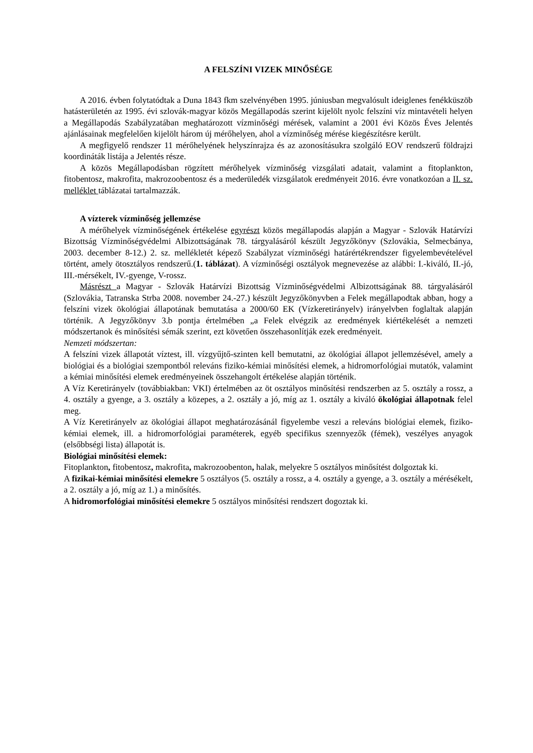A FELSZÍNI VIZEK MINŐSÉGE
A 2016. évben folytatódtak a Duna 1843 fkm szelvényében 1995. júniusban megvalósult ideiglenes fenékküszöb hatásterületén az 1995. évi szlovák-magyar közös Megállapodás szerint kijelölt nyolc felszíni víz mintavételi helyen a Megállapodás Szabályzatában meghatározott vízminőségi mérések, valamint a 2001 évi Közös Éves Jelentés ajánlásainak megfelelően kijelölt három új mérőhelyen, ahol a vízminőség mérése kiegészítésre került.
A megfigyelő rendszer 11 mérőhelyének helyszínrajza és az azonosításukra szolgáló EOV rendszerű földrajzi koordináták listája a Jelentés része.
A közös Megállapodásban rögzített mérőhelyek vízminőség vizsgálati adatait, valamint a fitoplankton, fitobentosz, makrofita, makrozoobentosz és a mederüledék vizsgálatok eredményeit 2016. évre vonatkozóan a II. sz. melléklet táblázatai tartalmazzák.
A vízterek vízminőség jellemzése
A mérőhelyek vízminőségének értékelése egyrészt közös megállapodás alapján a Magyar - Szlovák Határvízi Bizottság Vízminőségvédelmi Albizottságának 78. tárgyalásáról készült Jegyzőkönyv (Szlovákia, Selmecbánya, 2003. december 8-12.) 2. sz. mellékletét képező Szabályzat vízminőségi határértékrendszer figyelembevételével történt, amely ötosztályos rendszerű.(1. táblázat). A vízminőségi osztályok megnevezése az alábbi: I.-kiváló, II.-jó, III.-mérsékelt, IV.-gyenge, V-rossz.
Másrészt a Magyar - Szlovák Határvízi Bizottság Vízminőségvédelmi Albizottságának 88. tárgyalásáról (Szlovákia, Tatranska Strba 2008. november 24.-27.) készült Jegyzőkönyvben a Felek megállapodtak abban, hogy a felszíni vizek ökológiai állapotának bemutatása a 2000/60 EK (Vízkeretirányelv) irányelvben foglaltak alapján történik. A Jegyzőkönyv 3.b pontja értelmében „a Felek elvégzik az eredmények kiértékelését a nemzeti módszertanok és minősítési sémák szerint, ezt követően összehasonlítják ezek eredményeit.
Nemzeti módszertan:
A felszíni vizek állapotát víztest, ill. vízgyűjtő-szinten kell bemutatni, az ökológiai állapot jellemzésével, amely a biológiai és a biológiai szempontból releváns fiziko-kémiai minősítési elemek, a hidromorfológiai mutatók, valamint a kémiai minősítési elemek eredményeinek összehangolt értékelése alapján történik.
A Víz Keretirányelv (továbbiakban: VKI) értelmében az öt osztályos minősítési rendszerben az 5. osztály a rossz, a 4. osztály a gyenge, a 3. osztály a közepes, a 2. osztály a jó, míg az 1. osztály a kiváló ökológiai állapotnak felel meg.
A Víz Keretirányelv az ökológiai állapot meghatározásánál figyelembe veszi a releváns biológiai elemek, fiziko-kémiai elemek, ill. a hidromorfológiai paraméterek, egyéb specifikus szennyezők (fémek), veszélyes anyagok (elsőbbségi lista) állapotát is.
Biológiai minősítési elemek:
Fitoplankton, fitobentosz, makrofita, makrozoobenton, halak, melyekre 5 osztályos minősítést dolgoztak ki.
A fizikai-kémiai minősítési elemekre 5 osztályos (5. osztály a rossz, a 4. osztály a gyenge, a 3. osztály a mérésékelt, a 2. osztály a jó, míg az 1.) a minősítés.
A hidromorfológiai minősítési elemekre 5 osztályos minősítési rendszert dogoztak ki.